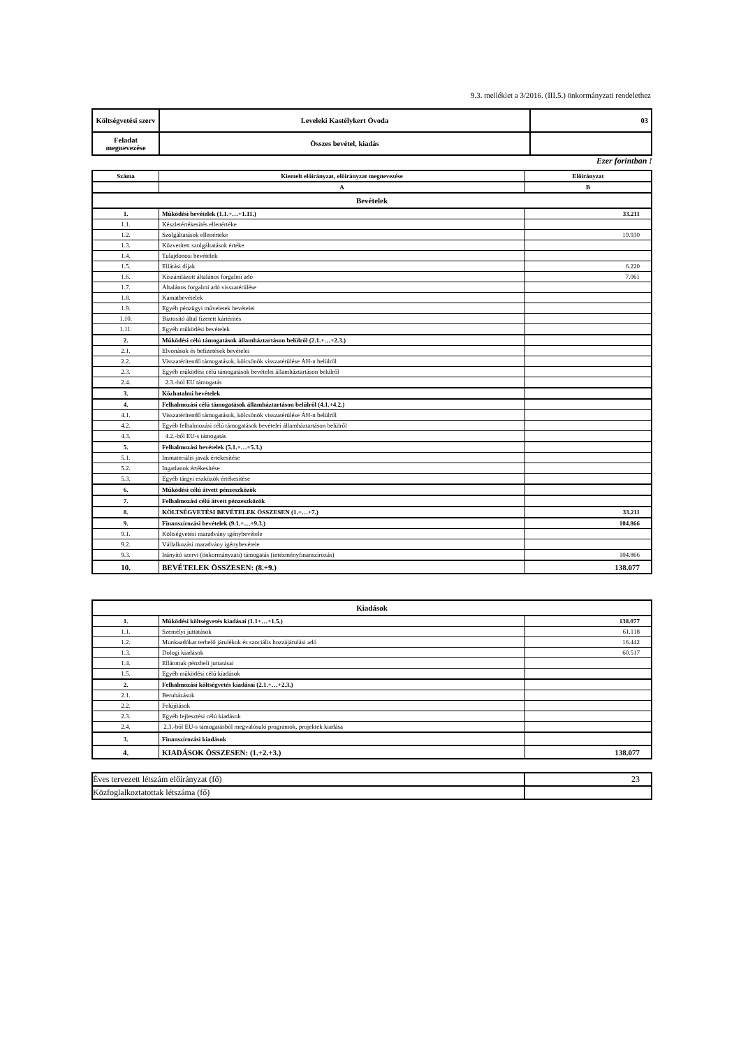9.3. melléklet a 3/2016. (III.5.) önkormányzati rendelethez
| Költségvetési szerv | Leveleki Kastélykert Óvoda | 03 |
| Feladat megnevezése | Összes bevétel, kiadás | |
Ezer forintban !
| Száma | Kiemelt előirányzat, előirányzat megnevezése | Előirányzat |
| | A | B |
| Bevételek | | |
| 1. | Működési bevételek (1.1.+…+1.11.) | 33.211 |
| 1.1. | Készletértékesítés ellenértéke | |
| 1.2. | Szolgáltatások ellenértéke | 19.930 |
| 1.3. | Közvetített szolgáltatások értéke | |
| 1.4. | Tulajdonosi bevételek | |
| 1.5. | Ellátási díjak | 6.220 |
| 1.6. | Kiszámlázott általános forgalmi adó | 7.061 |
| 1.7. | Általános forgalmi adó visszatérülése | |
| 1.8. | Kamatbevételek | |
| 1.9. | Egyéb pénzügyi műveletek bevételei | |
| 1.10. | Biztosító által fizetett kártérítés | |
| 1.11. | Egyéb működési bevételek | |
| 2. | Működési célú támogatások államháztartáson belülről (2.1.+…+2.3.) | |
| 2.1. | Elvonások és befizetések bevételei | |
| 2.2. | Visszatérítendő támogatások, kölcsönök visszatérülése ÁH-n belülről | |
| 2.3. | Egyéb működési célú támogatások bevételei államháztartáson belülről | |
| 2.4. | 2.3.-ból EU támogatás | |
| 3. | Közhatalmi bevételek | |
| 4. | Felhalmozási célú támogatások államháztartáson belülről (4.1.+4.2.) | |
| 4.1. | Visszatérítendő támogatások, kölcsönök visszatérülése ÁH-n belülről | |
| 4.2. | Egyéb felhalmozási célú támogatások bevételei államháztartáson belülről | |
| 4.3. | 4.2.-ből EU-s támogatás | |
| 5. | Felhalmozási bevételek (5.1.+…+5.3.) | |
| 5.1. | Immateriális javak értékesítése | |
| 5.2. | Ingatlanok értékesítése | |
| 5.3. | Egyéb tárgyi eszközök értékesítése | |
| 6. | Működési célú átvett pénzeszközök | |
| 7. | Felhalmozási célú átvett pénzeszközök | |
| 8. | KÖLTSÉGVETÉSI BEVÉTELEK ÖSSZESEN (1.+…+7.) | 33.211 |
| 9. | Finanszírozási bevételek (9.1.+…+9.3.) | 104.866 |
| 9.1. | Költségvetési maradvány igénybevétele | |
| 9.2. | Vállalkozási maradvány igénybevétele | |
| 9.3. | Irányító szervi (önkormányzati) támogatás (intézményfinanszírozás) | 104.866 |
| 10. | BEVÉTELEK ÖSSZESEN: (8.+9.) | 138.077 |
| Kiadások | | |
| 1. | Működési költségvetés kiadásai (1.1+…+1.5.) | 138.077 |
| 1.1. | Személyi juttatások | 61.118 |
| 1.2. | Munkaadókat terhelő járulékok és szociális hozzájárulási adó | 16.442 |
| 1.3. | Dologi kiadások | 60.517 |
| 1.4. | Ellátottak pénzbeli juttatásai | |
| 1.5. | Egyéb működési célú kiadások | |
| 2. | Felhalmozási költségvetés kiadásai (2.1.+…+2.3.) | |
| 2.1. | Beruházások | |
| 2.2. | Felújítások | |
| 2.3. | Egyéb fejlesztési célú kiadások | |
| 2.4. | 2.3.-ból EU-s támogatásból megvalósuló programok, projektek kiadása | |
| 3. | Finanszírozási kiadások | |
| 4. | KIADÁSOK ÖSSZESEN: (1.+2.+3.) | 138.077 |
| Éves tervezett létszám előirányzat (fő) | 23 |
| Közfoglalkoztatottak létszáma (fő) | |